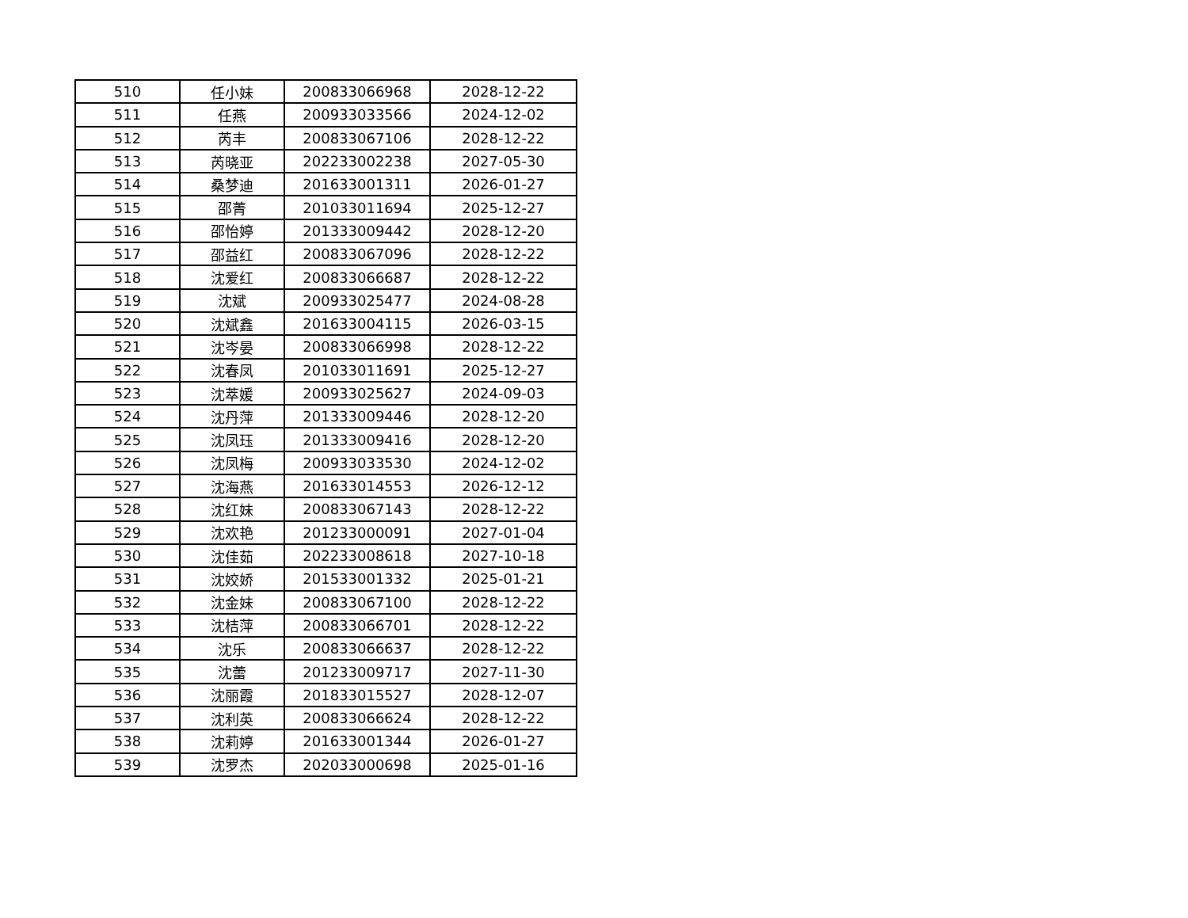| 510 | 任小妹 | 200833066968 | 2028-12-22 |
| 511 | 任燕 | 200933033566 | 2024-12-02 |
| 512 | 芮丰 | 200833067106 | 2028-12-22 |
| 513 | 芮晓亚 | 202233002238 | 2027-05-30 |
| 514 | 桑梦迪 | 201633001311 | 2026-01-27 |
| 515 | 邵菁 | 201033011694 | 2025-12-27 |
| 516 | 邵怡婷 | 201333009442 | 2028-12-20 |
| 517 | 邵益红 | 200833067096 | 2028-12-22 |
| 518 | 沈爱红 | 200833066687 | 2028-12-22 |
| 519 | 沈斌 | 200933025477 | 2024-08-28 |
| 520 | 沈斌鑫 | 201633004115 | 2026-03-15 |
| 521 | 沈岑晏 | 200833066998 | 2028-12-22 |
| 522 | 沈春凤 | 201033011691 | 2025-12-27 |
| 523 | 沈萃媛 | 200933025627 | 2024-09-03 |
| 524 | 沈丹萍 | 201333009446 | 2028-12-20 |
| 525 | 沈凤珏 | 201333009416 | 2028-12-20 |
| 526 | 沈凤梅 | 200933033530 | 2024-12-02 |
| 527 | 沈海燕 | 201633014553 | 2026-12-12 |
| 528 | 沈红妹 | 200833067143 | 2028-12-22 |
| 529 | 沈欢艳 | 201233000091 | 2027-01-04 |
| 530 | 沈佳茹 | 202233008618 | 2027-10-18 |
| 531 | 沈姣娇 | 201533001332 | 2025-01-21 |
| 532 | 沈金妹 | 200833067100 | 2028-12-22 |
| 533 | 沈桔萍 | 200833066701 | 2028-12-22 |
| 534 | 沈乐 | 200833066637 | 2028-12-22 |
| 535 | 沈蕾 | 201233009717 | 2027-11-30 |
| 536 | 沈丽霞 | 201833015527 | 2028-12-07 |
| 537 | 沈利英 | 200833066624 | 2028-12-22 |
| 538 | 沈莉婷 | 201633001344 | 2026-01-27 |
| 539 | 沈罗杰 | 202033000698 | 2025-01-16 |